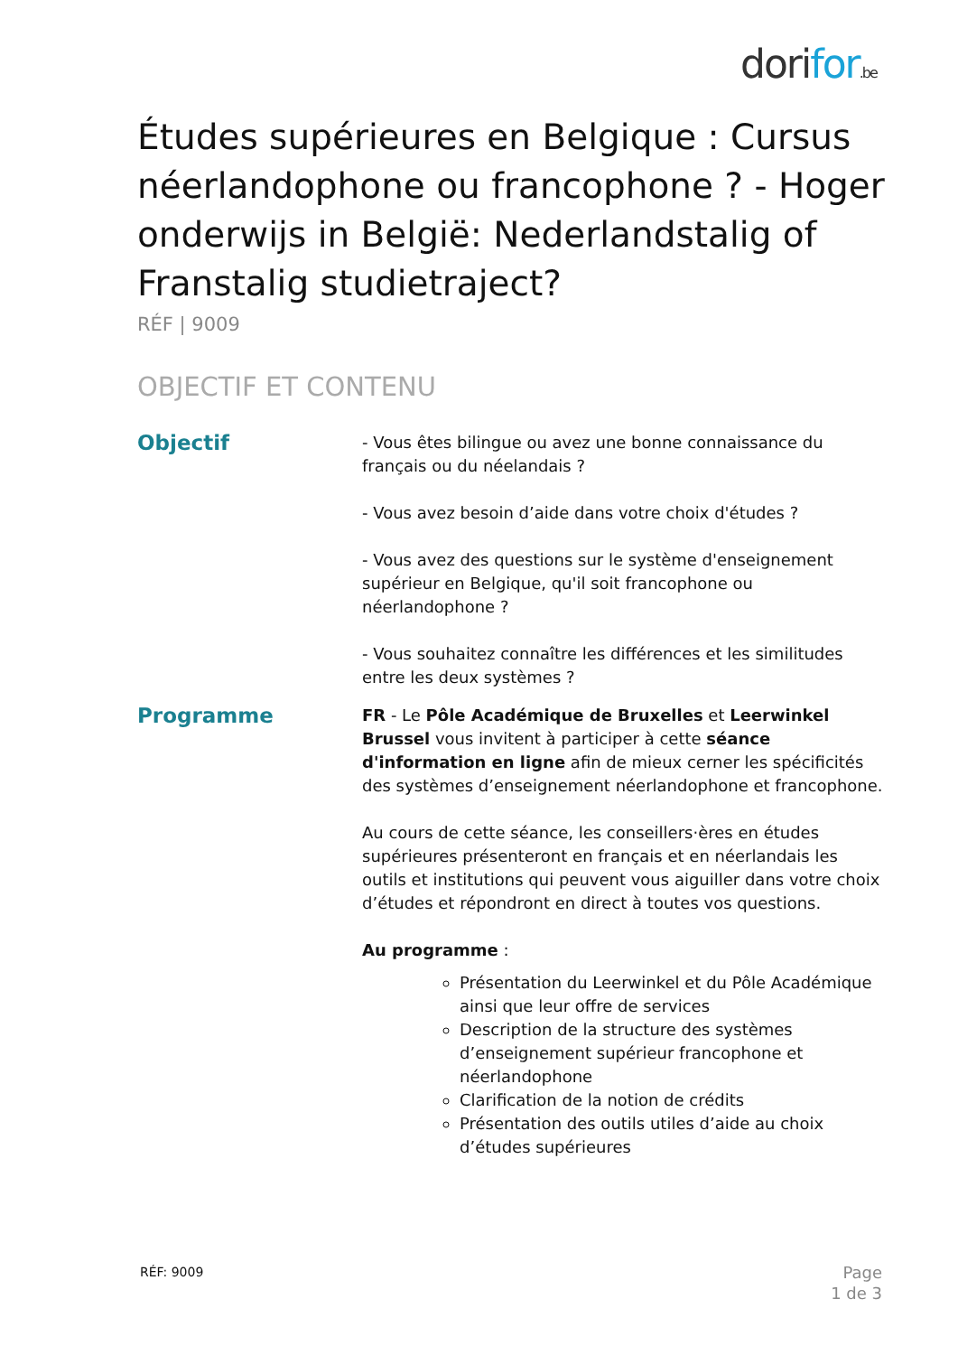dorifor.be
Études supérieures en Belgique : Cursus néerlandophone ou francophone ? - Hoger onderwijs in België: Nederlandstalig of Franstalig studietraject?
RÉF | 9009
OBJECTIF ET CONTENU
Objectif
- Vous êtes bilingue ou avez une bonne connaissance du français ou du néelandais ?
- Vous avez besoin d’aide dans votre choix d'études ?
- Vous avez des questions sur le système d'enseignement supérieur en Belgique, qu'il soit francophone ou néerlandophone ?
- Vous souhaitez connaître les différences et les similitudes entre les deux systèmes ?
Programme
FR - Le Pôle Académique de Bruxelles et Leerwinkel Brussel vous invitent à participer à cette séance d'information en ligne afin de mieux cerner les spécificités des systèmes d’enseignement néerlandophone et francophone.
Au cours de cette séance, les conseillers·ères en études supérieures présenteront en français et en néerlandais les outils et institutions qui peuvent vous aiguiller dans votre choix d’études et répondront en direct à toutes vos questions.
Au programme :
Présentation du Leerwinkel et du Pôle Académique ainsi que leur offre de services
Description de la structure des systèmes d’enseignement supérieur francophone et néerlandophone
Clarification de la notion de crédits
Présentation des outils utiles d’aide au choix d’études supérieures
RÉF: 9009
Page
1 de 3